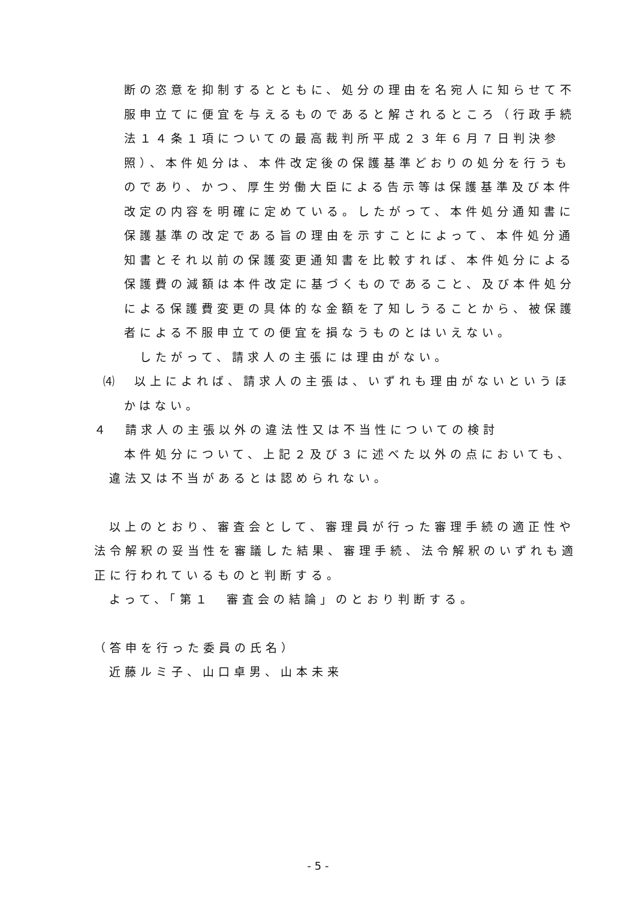断の恣意を抑制するとともに、処分の理由を名宛人に知らせて不
服申立てに便宜を与えるものであると解されるところ（行政手続
法１４条１項についての最高裁判所平成２３年６月７日判決参
照）、本件処分は、本件改定後の保護基準どおりの処分を行うも
のであり、かつ、厚生労働大臣による告示等は保護基準及び本件
改定の内容を明確に定めている。したがって、本件処分通知書に
保護基準の改定である旨の理由を示すことによって、本件処分通
知書とそれ以前の保護変更通知書を比較すれば、本件処分による
保護費の減額は本件改定に基づくものであること、及び本件処分
による保護費変更の具体的な金額を了知しうることから、被保護
者による不服申立ての便宜を損なうものとはいえない。
したがって、請求人の主張には理由がない。
⑷　以上によれば、請求人の主張は、いずれも理由がないというほ
かはない。
４　請求人の主張以外の違法性又は不当性についての検討
本件処分について、上記２及び３に述べた以外の点においても、
違法又は不当があるとは認められない。
以上のとおり、審査会として、審理員が行った審理手続の適正性や
法令解釈の妥当性を審議した結果、審理手続、法令解釈のいずれも適
正に行われているものと判断する。
よって、「第１　審査会の結論」のとおり判断する。
（答申を行った委員の氏名）
近藤ルミ子、山口卓男、山本未来
- 5 -